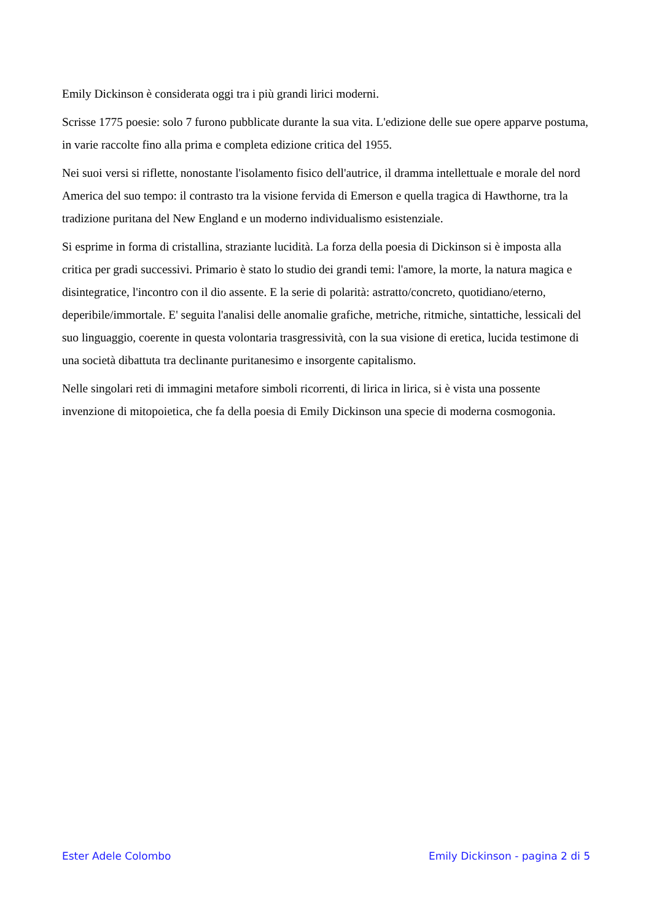Emily Dickinson è considerata oggi tra i più grandi lirici moderni.
Scrisse 1775 poesie: solo 7 furono pubblicate durante la sua vita. L'edizione delle sue opere apparve postuma, in varie raccolte fino alla prima e completa edizione critica del 1955.
Nei suoi versi si riflette, nonostante l'isolamento fisico dell'autrice, il dramma intellettuale e morale del nord America del suo tempo: il contrasto tra la visione fervida di Emerson e quella tragica di Hawthorne, tra la tradizione puritana del New England e un moderno individualismo esistenziale.
Si esprime in forma di cristallina, straziante lucidità. La forza della poesia di Dickinson si è imposta alla critica per gradi successivi. Primario è stato lo studio dei grandi temi: l'amore, la morte, la natura magica e disintegratice, l'incontro con il dio assente. E la serie di polarità: astratto/concreto, quotidiano/eterno, deperibile/immortale. E' seguita l'analisi delle anomalie grafiche, metriche, ritmiche, sintattiche, lessicali del suo linguaggio, coerente in questa volontaria trasgressività, con la sua visione di eretica, lucida testimone di una società dibattuta tra declinante puritanesimo e insorgente capitalismo.
Nelle singolari reti di immagini metafore simboli ricorrenti, di lirica in lirica, si è vista una possente invenzione di mitopoietica, che fa della poesia di Emily Dickinson una specie di moderna cosmogonia.
Ester Adele Colombo Emily Dickinson - pagina 2 di 5